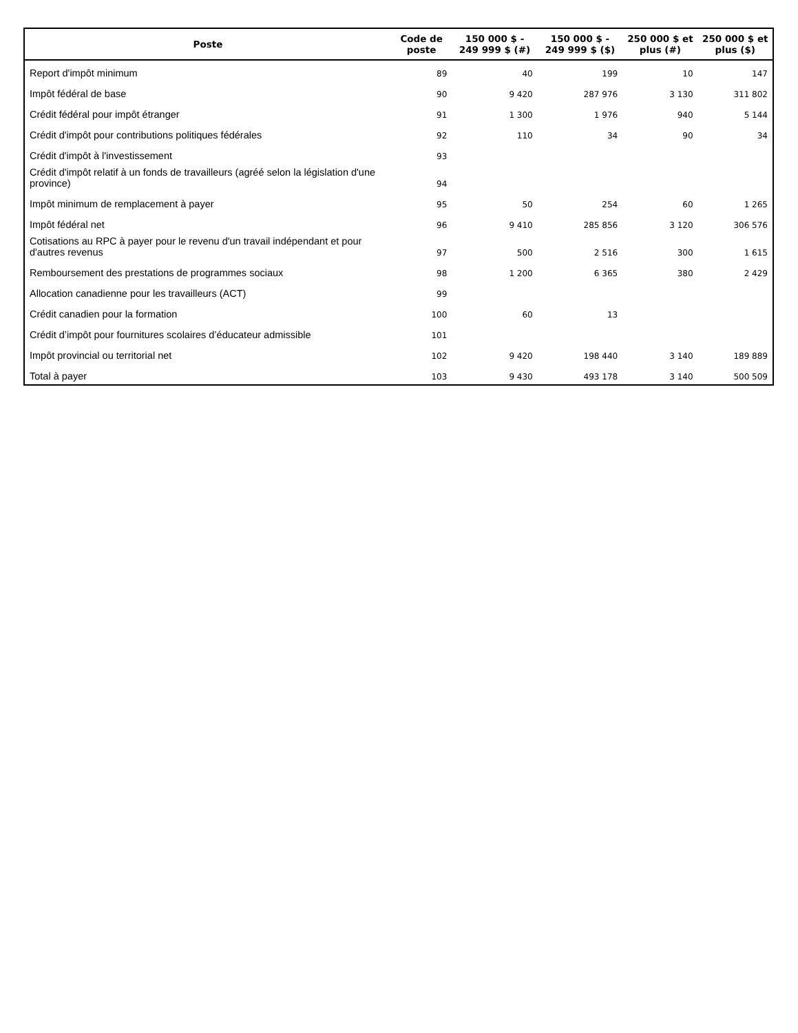| Poste | Code de poste | 150 000 $ - 249 999 $ (#) | 150 000 $ - 249 999 $ ($) | 250 000 $ et plus (#) | 250 000 $ et plus ($) |
| --- | --- | --- | --- | --- | --- |
| Report d'impôt minimum | 89 | 40 | 199 | 10 | 147 |
| Impôt fédéral de base | 90 | 9 420 | 287 976 | 3 130 | 311 802 |
| Crédit fédéral pour impôt étranger | 91 | 1 300 | 1 976 | 940 | 5 144 |
| Crédit d'impôt pour contributions politiques fédérales | 92 | 110 | 34 | 90 | 34 |
| Crédit d'impôt à l'investissement | 93 | | | | |
| Crédit d'impôt relatif à un fonds de travailleurs (agréé selon la législation d'une province) | 94 | | | | |
| Impôt minimum de remplacement à payer | 95 | 50 | 254 | 60 | 1 265 |
| Impôt fédéral net | 96 | 9 410 | 285 856 | 3 120 | 306 576 |
| Cotisations au RPC à payer pour le revenu d'un travail indépendant et pour d'autres revenus | 97 | 500 | 2 516 | 300 | 1 615 |
| Remboursement des prestations de programmes sociaux | 98 | 1 200 | 6 365 | 380 | 2 429 |
| Allocation canadienne pour les travailleurs (ACT) | 99 | | | | |
| Crédit canadien pour la formation | 100 | 60 | 13 | | |
| Crédit d’impôt pour fournitures scolaires d’éducateur admissible | 101 | | | | |
| Impôt provincial ou territorial net | 102 | 9 420 | 198 440 | 3 140 | 189 889 |
| Total à payer | 103 | 9 430 | 493 178 | 3 140 | 500 509 |